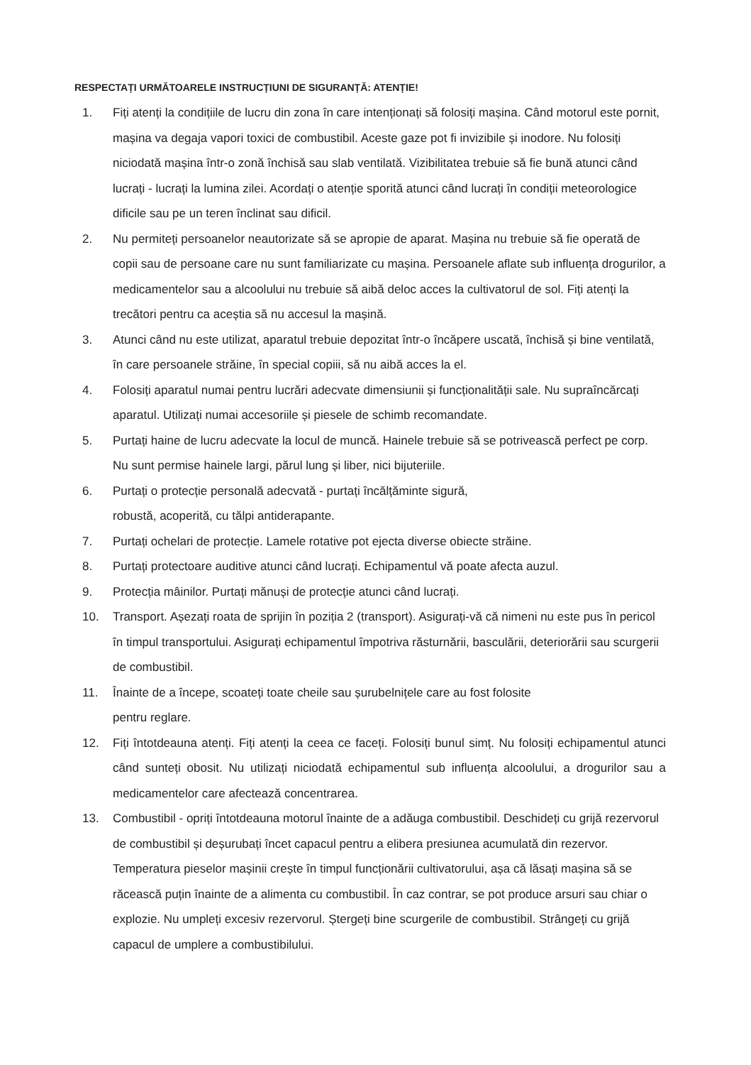RESPECTAȚI URMĂTOARELE INSTRUCȚIUNI DE SIGURANȚĂ: ATENȚIE!
1. Fiți atenți la condițiile de lucru din zona în care intenționați să folosiți mașina. Când motorul este pornit, mașina va degaja vapori toxici de combustibil. Aceste gaze pot fi invizibile și inodore. Nu folosiți niciodată mașina într-o zonă închisă sau slab ventilată. Vizibilitatea trebuie să fie bună atunci când lucrați - lucrați la lumina zilei. Acordați o atenție sporită atunci când lucrați în condiții meteorologice dificile sau pe un teren înclinat sau dificil.
2. Nu permiteți persoanelor neautorizate să se apropie de aparat. Mașina nu trebuie să fie operată de copii sau de persoane care nu sunt familiarizate cu mașina. Persoanele aflate sub influența drogurilor, a medicamentelor sau a alcoolului nu trebuie să aibă deloc acces la cultivatorul de sol. Fiți atenți la trecători pentru ca aceștia să nu accesul la mașină.
3. Atunci când nu este utilizat, aparatul trebuie depozitat într-o încăpere uscată, închisă și bine ventilată, în care persoanele străine, în special copiii, să nu aibă acces la el.
4. Folosiți aparatul numai pentru lucrări adecvate dimensiunii și funcționalității sale. Nu supraîncărcați aparatul. Utilizați numai accesoriile și piesele de schimb recomandate.
5. Purtați haine de lucru adecvate la locul de muncă. Hainele trebuie să se potrivească perfect pe corp. Nu sunt permise hainele largi, părul lung și liber, nici bijuteriile.
6. Purtați o protecție personală adecvată - purtați încălțăminte sigură,
robustă, acoperită, cu tălpi antiderapante.
7. Purtați ochelari de protecție. Lamele rotative pot ejecta diverse obiecte străine.
8. Purtați protectoare auditive atunci când lucrați. Echipamentul vă poate afecta auzul.
9. Protecția mâinilor. Purtați mănuși de protecție atunci când lucrați.
10. Transport. Așezați roata de sprijin în poziția 2 (transport). Asigurați-vă că nimeni nu este pus în pericol în timpul transportului. Asigurați echipamentul împotriva răsturnării, basculării, deteriorării sau scurgerii de combustibil.
11. Înainte de a începe, scoateți toate cheile sau șurubelnițele care au fost folosite
pentru reglare.
12. Fiți întotdeauna atenți. Fiți atenți la ceea ce faceți. Folosiți bunul simț. Nu folosiți echipamentul atunci când sunteți obosit. Nu utilizați niciodată echipamentul sub influența alcoolului, a drogurilor sau a medicamentelor care afectează concentrarea.
13. Combustibil - opriți întotdeauna motorul înainte de a adăuga combustibil. Deschideți cu grijă rezervorul de combustibil și deșurubați încet capacul pentru a elibera presiunea acumulată din rezervor. Temperatura pieselor mașinii crește în timpul funcționării cultivatorului, așa că lăsați mașina să se răcească puțin înainte de a alimenta cu combustibil. În caz contrar, se pot produce arsuri sau chiar o explozie. Nu umpleți excesiv rezervorul. Ștergeți bine scurgerile de combustibil. Strângeți cu grijă capacul de umplere a combustibilului.